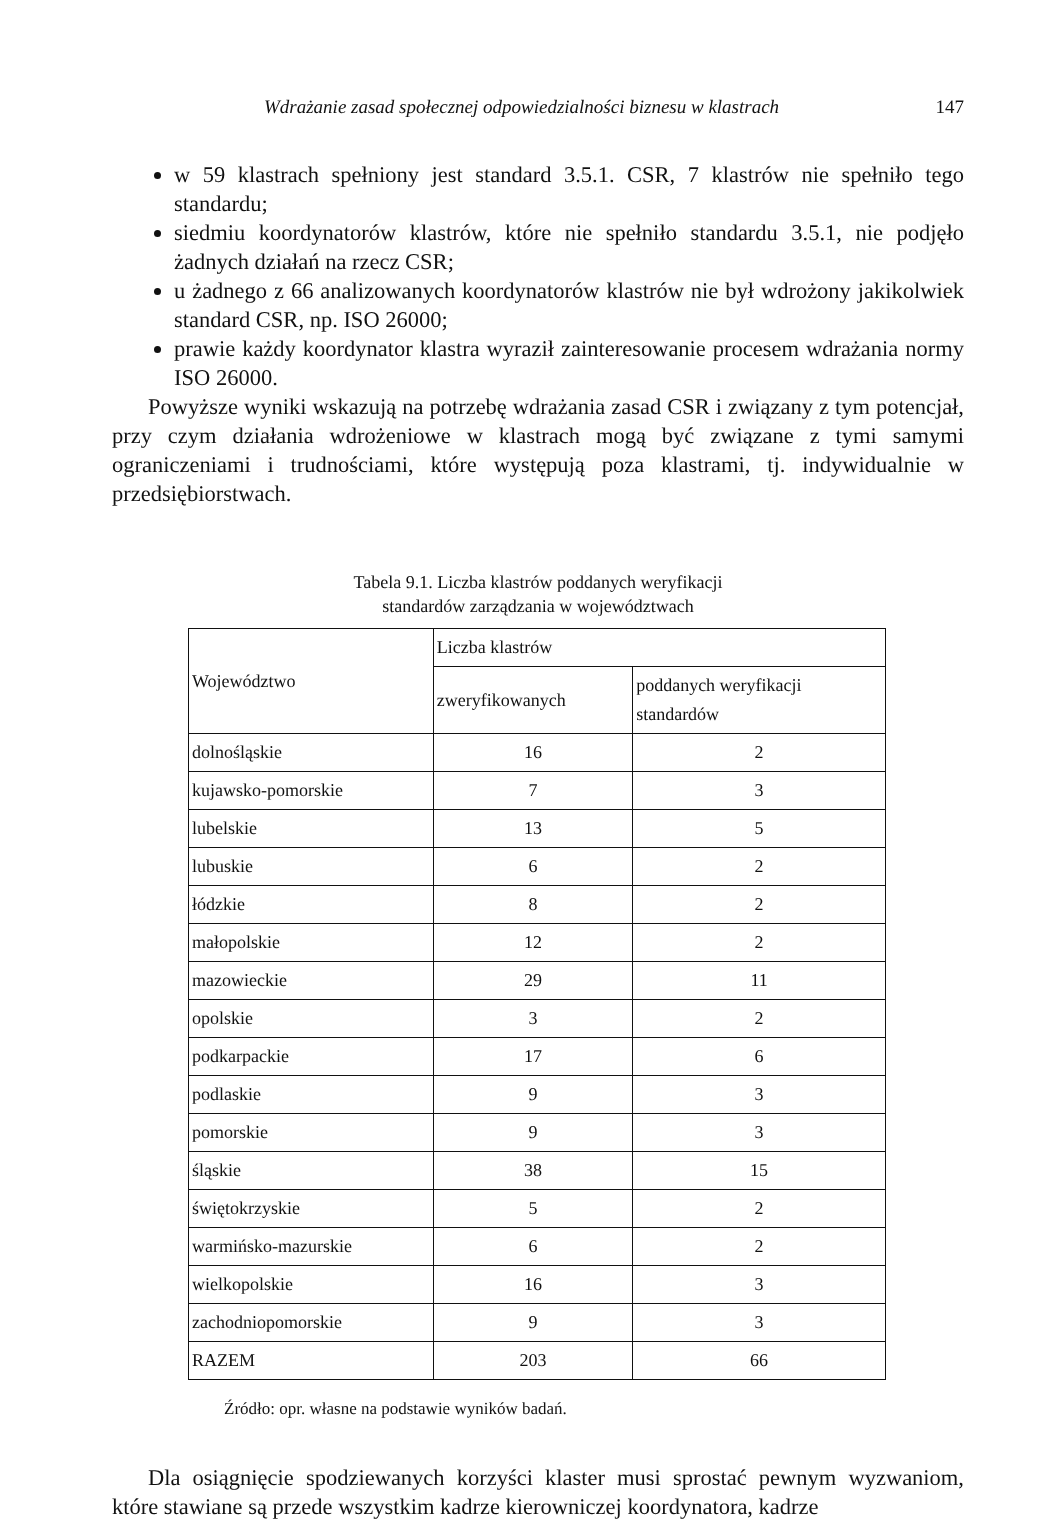Wdrażanie zasad społecznej odpowiedzialności biznesu w klastrach 147
w 59 klastrach spełniony jest standard 3.5.1. CSR, 7 klastrów nie spełniło tego standardu;
siedmiu koordynatorów klastrów, które nie spełniło standardu 3.5.1, nie podjęło żadnych działań na rzecz CSR;
u żadnego z 66 analizowanych koordynatorów klastrów nie był wdrożony jakikolwiek standard CSR, np. ISO 26000;
prawie każdy koordynator klastra wyraził zainteresowanie procesem wdrażania normy ISO 26000.
Powyższe wyniki wskazują na potrzebę wdrażania zasad CSR i związany z tym potencjał, przy czym działania wdrożeniowe w klastrach mogą być związane z tymi samymi ograniczeniami i trudnościami, które występują poza klastrami, tj. indywidualnie w przedsiębiorstwach.
Tabela 9.1. Liczba klastrów poddanych weryfikacji
standardów zarządzania w województwach
| Województwo | Liczba klastrów | |
| --- | --- | --- |
| | zweryfikowanych | poddanych weryfikacji standardów |
| dolnośląskie | 16 | 2 |
| kujawsko-pomorskie | 7 | 3 |
| lubelskie | 13 | 5 |
| lubuskie | 6 | 2 |
| łódzkie | 8 | 2 |
| małopolskie | 12 | 2 |
| mazowieckie | 29 | 11 |
| opolskie | 3 | 2 |
| podkarpackie | 17 | 6 |
| podlaskie | 9 | 3 |
| pomorskie | 9 | 3 |
| śląskie | 38 | 15 |
| świętokrzyskie | 5 | 2 |
| warmińsko-mazurskie | 6 | 2 |
| wielkopolskie | 16 | 3 |
| zachodniopomorskie | 9 | 3 |
| RAZEM | 203 | 66 |
Źródło: opr. własne na podstawie wyników badań.
Dla osiągnięcie spodziewanych korzyści klaster musi sprostać pewnym wyzwaniom, które stawiane są przede wszystkim kadrze kierowniczej koordynatora, kadrze